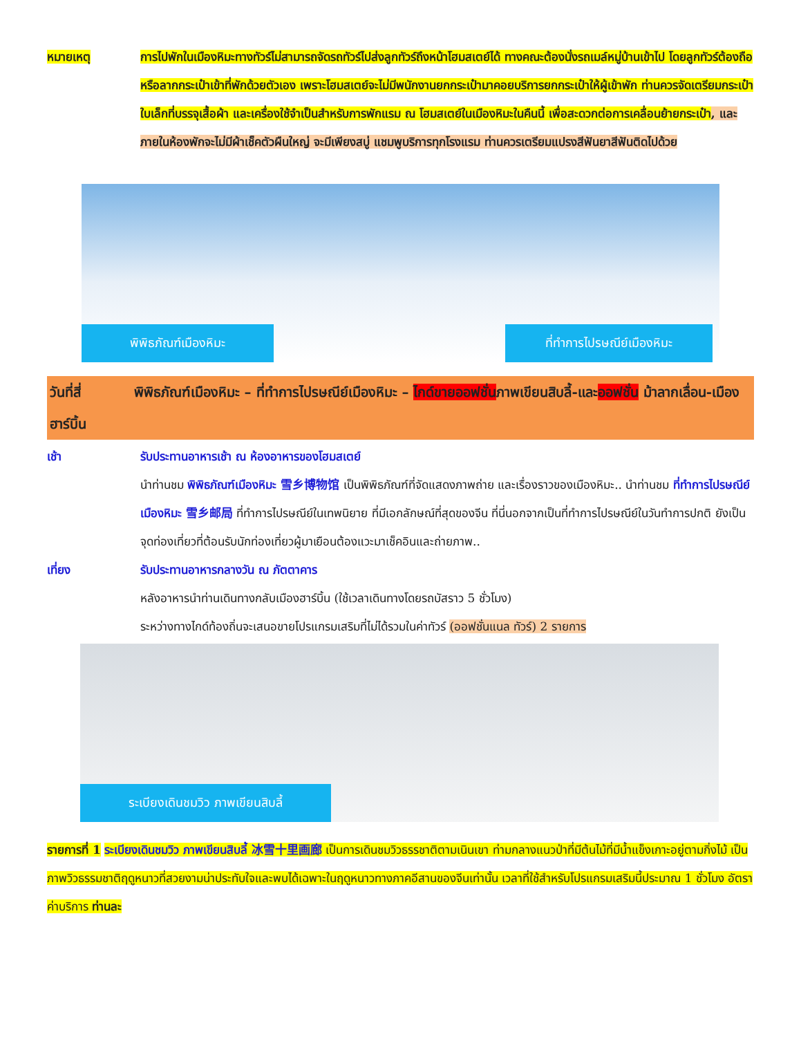หมายเหตุ การไปพักในเมืองหิมะทางทัวร์ไม่สามารถจัดรถทัวร์ไปส่งลูกทัวร์ถึงหน้าโฮมสเตย์ได้ ทางคณะต้องนั่งรถเมล์หมู่บ้านเข้าไป โดยลูกทัวร์ต้องถือหรือลากกระเป๋าเข้าที่พักด้วยตัวเอง เพราะโฮมสเตย์จะไม่มีพนักงานยกกระเป๋ามาคอยบริการยกกระเป๋าให้ผู้เข้าพัก ท่านควรจัดเตรียมกระเป๋าใบเล็กที่บรรจุเสื้อผ้า และเครื่องใช้จำเป็นสำหรับการพักแรม ณ โฮมสเตย์ในเมืองหิมะในคืนนี้ เพื่อสะดวกต่อการเคลื่อนย้ายกระเป๋า, และภายในห้องพักจะไม่มีผ้าเช็คตัวผืนใหญ่ จะมีเพียงสบู่ แชมพูบริการทุกโรงแรม ท่านควรเตรียมแปรงสีฟันยาสีฟันติดไปด้วย
พิพิธภัณฑ์เมืองหิมะ
ที่ทำการไปรษณีย์เมืองหิมะ
วันที่สี่ พิพิธภัณฑ์เมืองหิมะ – ที่ทำการไปรษณีย์เมืองหิมะ – ไกด์ขายออฟชั่นภาพเขียนสิบลี้-และออฟชั่น ม้าลากเลื่อน-เมืองฮาร์บิ้น
เช้า รับประทานอาหารเช้า ณ ห้องอาหารของโฮมสเตย์
นำท่านชม พิพิธภัณฑ์เมืองหิมะ 雪乡博物馆 เป็นพิพิธภัณฑ์ที่จัดแสดงภาพถ่าย และเรื่องราวของเมืองหิมะ.. นำท่านชม ที่ทำการไปรษณีย์เมืองหิมะ 雪乡邮局 ที่ทำการไปรษณีย์ในเทพนิยาย ที่มีเอกลักษณ์ที่สุดของจีน ที่นี่นอกจากเป็นที่ทำการไปรษณีย์ในวันทำการปกติ ยังเป็นจุดท่องเที่ยวที่ต้อนรับนักท่องเที่ยวผู้มาเยือนต้องแวะมาเช็คอินและถ่ายภาพ..
เที่ยง รับประทานอาหารกลางวัน ณ ภัตตาคาร
หลังอาหารนำท่านเดินทางกลับเมืองฮาร์บิ้น (ใช้เวลาเดินทางโดยรถบัสราว 5 ชั่วโมง)
ระหว่างทางไกด์ท้องถิ่นจะเสนอขายโปรแกรมเสริมที่ไม่ได้รวมในค่าทัวร์ (ออฟชั่นแนล ทัวร์) 2 รายการ
ระเบียงเดินชมวิว ภาพเขียนสิบลี้
รายการที่ 1 ระเบียงเดินชมวิว ภาพเขียนสิบลี้ 冰雪十里画廊 เป็นการเดินชมวิวธรรชาติตามเนินเขา ท่ามกลางแนวป่าที่มีต้นไม้ที่มีน้ำแข็งเกาะอยู่ตามกิ่งไม้ เป็นภาพวิวธรรมชาติฤดูหนาวที่สวยงามน่าประทับใจและพบได้เฉพาะในฤดูหนาวทางภาคอีสานของจีนเท่านั้น เวลาที่ใช้สำหรับโปรแกรมเสริมนี้ประมาณ 1 ชั่วโมง อัตราค่าบริการ ท่านละ